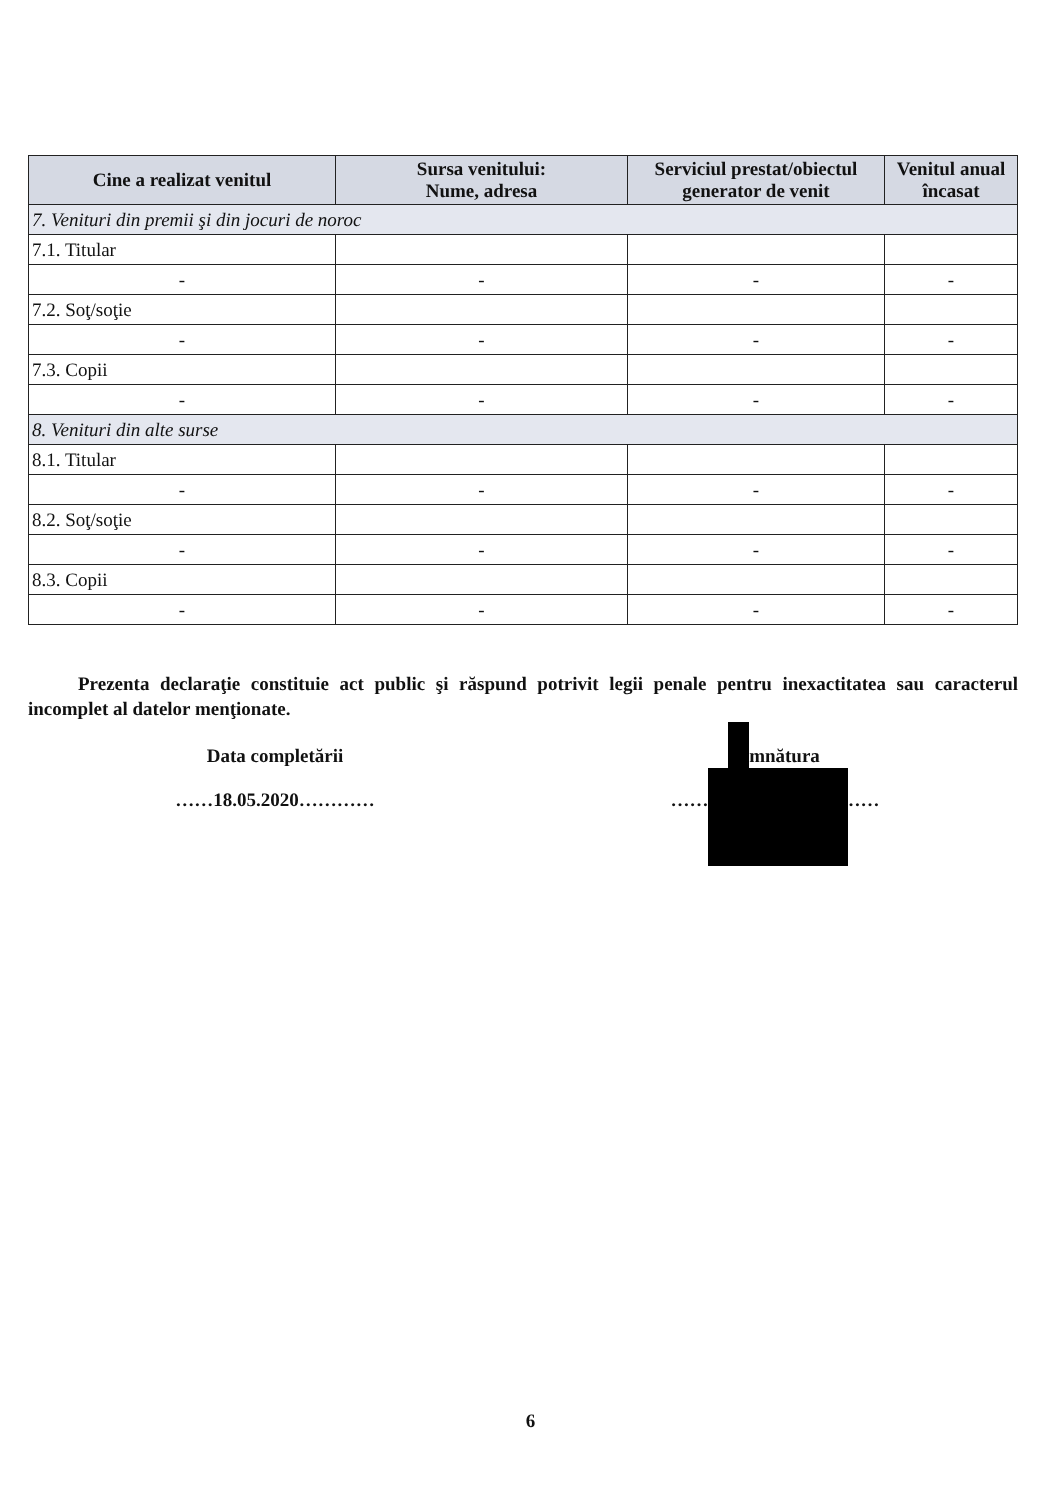| Cine a realizat venitul | Sursa venitului: Nume, adresa | Serviciul prestat/obiectul generator de venit | Venitul anual încasat |
| --- | --- | --- | --- |
| 7. Venituri din premii şi din jocuri de noroc | | | |
| 7.1. Titular | | | |
| - | - | - | - |
| 7.2. Soţ/soţie | | | |
| - | - | - | - |
| 7.3. Copii | | | |
| - | - | - | - |
| 8. Venituri din alte surse | | | |
| 8.1. Titular | | | |
| - | - | - | - |
| 8.2. Soţ/soţie | | | |
| - | - | - | - |
| 8.3. Copii | | | |
| - | - | - | - |
Prezenta declaraţie constituie act public şi răspund potrivit legii penale pentru inexactitatea sau caracterul incomplet al datelor menţionate.
Data completării
……18.05.2020…………
Semnătura
……………………………
6